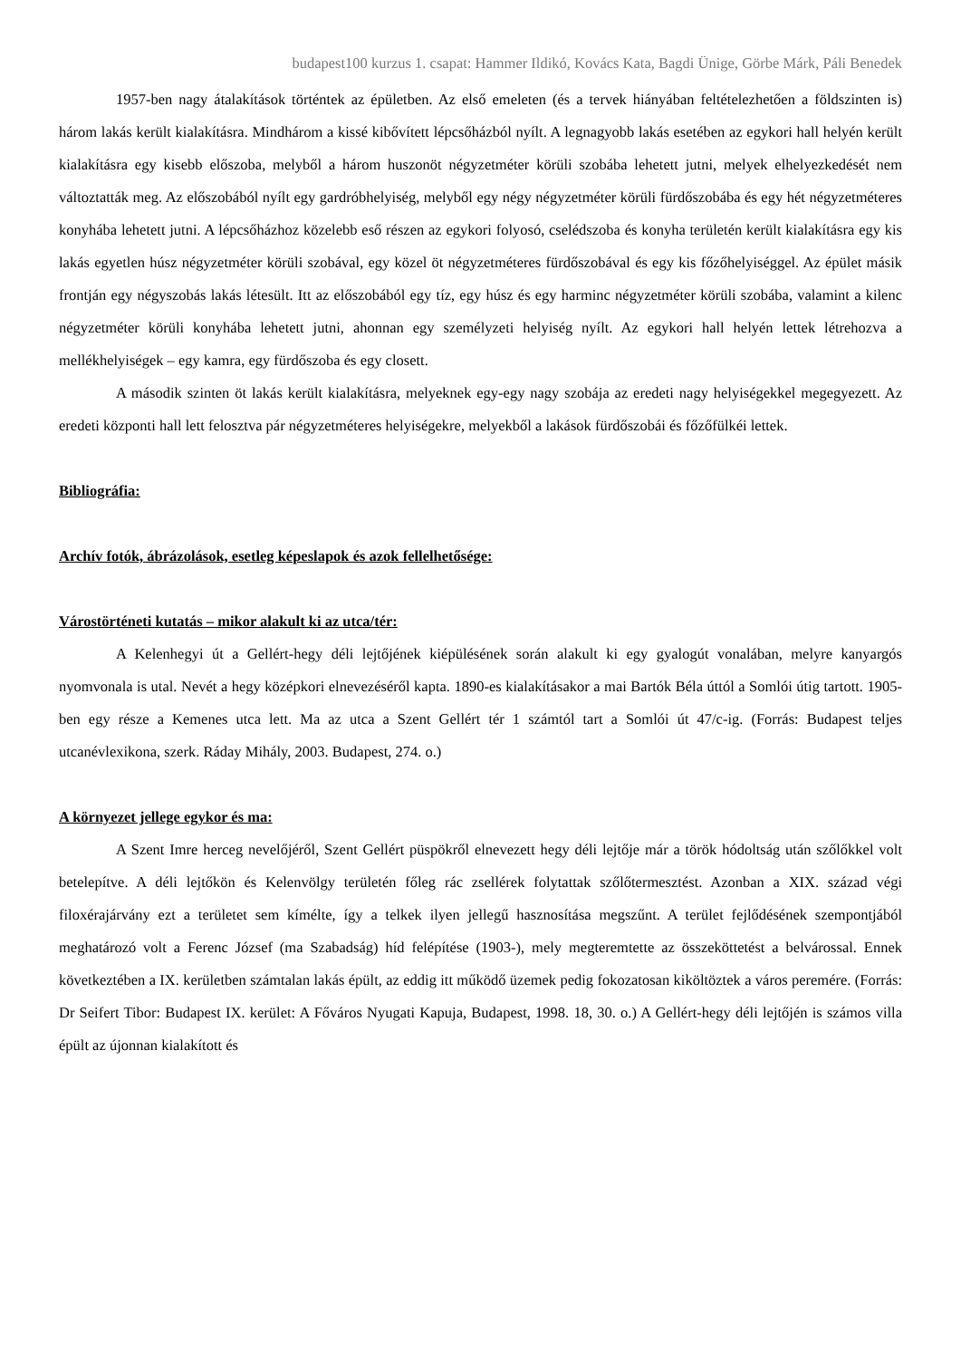budapest100 kurzus 1. csapat: Hammer Ildikó, Kovács Kata, Bagdi Ünige, Görbe Márk, Páli Benedek
1957-ben nagy átalakítások történtek az épületben. Az első emeleten (és a tervek hiányában feltételezhetően a földszinten is) három lakás került kialakításra. Mindhárom a kissé kibővített lépcsőházból nyílt. A legnagyobb lakás esetében az egykori hall helyén került kialakításra egy kisebb előszoba, melyből a három huszonöt négyzetméter körüli szobába lehetett jutni, melyek elhelyezkedését nem változtatták meg. Az előszobából nyílt egy gardróbhelyiség, melyből egy négy négyzetméter körüli fürdőszobába és egy hét négyzetméteres konyhába lehetett jutni. A lépcsőházhoz közelebb eső részen az egykori folyosó, cselédszoba és konyha területén került kialakításra egy kis lakás egyetlen húsz négyzetméter körüli szobával, egy közel öt négyzetméteres fürdőszobával és egy kis főzőhelyiséggel. Az épület másik frontján egy négyszobás lakás létesült. Itt az előszobából egy tíz, egy húsz és egy harminc négyzetméter körüli szobába, valamint a kilenc négyzetméter körüli konyhába lehetett jutni, ahonnan egy személyzeti helyiség nyílt. Az egykori hall helyén lettek létrehozva a mellékhelyiségek – egy kamra, egy fürdőszoba és egy closett.
A második szinten öt lakás került kialakításra, melyeknek egy-egy nagy szobája az eredeti nagy helyiségekkel megegyezett. Az eredeti központi hall lett felosztva pár négyzetméteres helyiségekre, melyekből a lakások fürdőszobái és főzőfülkéi lettek.
Bibliográfia:
Archív fotók, ábrázolások, esetleg képeslapok és azok fellelhetősége:
Várostörténeti kutatás – mikor alakult ki az utca/tér:
A Kelenhegyi út a Gellért-hegy déli lejtőjének kiépülésének során alakult ki egy gyalogút vonalában, melyre kanyargós nyomvonala is utal. Nevét a hegy középkori elnevezéséről kapta. 1890-es kialakításakor a mai Bartók Béla úttól a Somlói útig tartott. 1905-ben egy része a Kemenes utca lett. Ma az utca a Szent Gellért tér 1 számtól tart a Somlói út 47/c-ig. (Forrás: Budapest teljes utcanévlexikona, szerk. Ráday Mihály, 2003. Budapest, 274. o.)
A környezet jellege egykor és ma:
A Szent Imre herceg nevelőjéről, Szent Gellért püspökről elnevezett hegy déli lejtője már a török hódoltság után szőlőkkel volt betelepítve. A déli lejtőkön és Kelenvölgy területén főleg rác zsellérek folytattak szőlőtermesztést. Azonban a XIX. század végi filoxérajárvány ezt a területet sem kímélte, így a telkek ilyen jellegű hasznosítása megszűnt. A terület fejlődésének szempontjából meghatározó volt a Ferenc József (ma Szabadság) híd felépítése (1903-), mely megteremtette az összeköttetést a belvárossal. Ennek következtében a IX. kerületben számtalan lakás épült, az eddig itt működő üzemek pedig fokozatosan kiköltöztek a város peremére. (Forrás: Dr Seifert Tibor: Budapest IX. kerület: A Főváros Nyugati Kapuja, Budapest, 1998. 18, 30. o.) A Gellért-hegy déli lejtőjén is számos villa épült az újonnan kialakított és